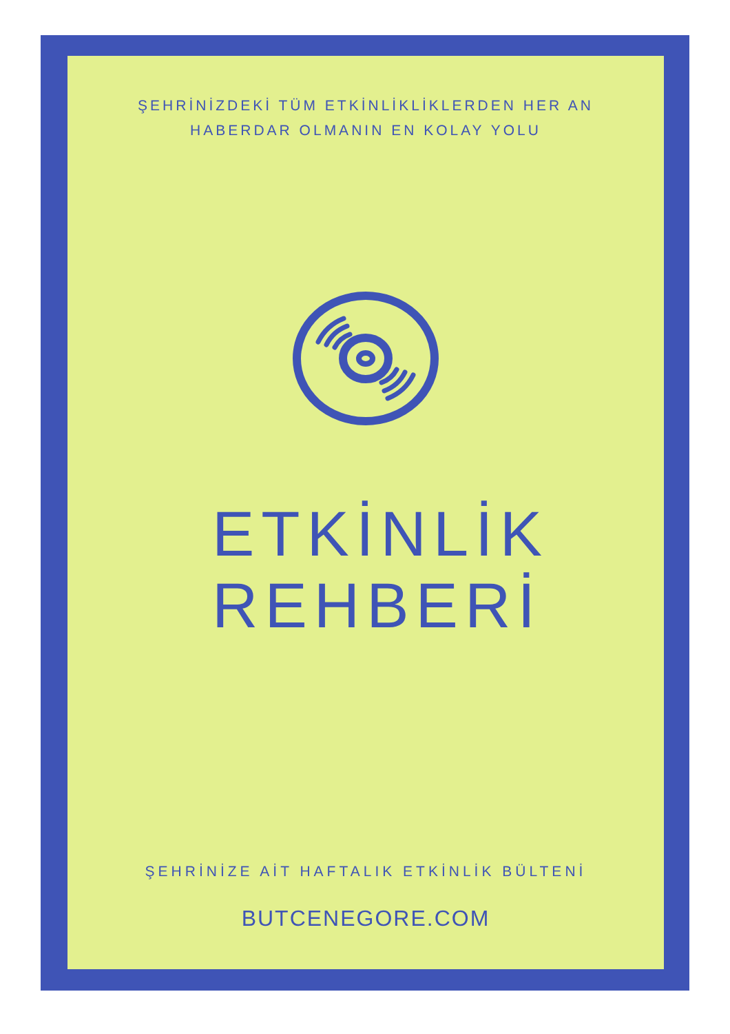ŞEHRİNİZDEKİ TÜM ETKİNLİKLİKLERDEN HER AN
HABERDAR OLMANIN EN KOLAY YOLU
ETKİNLİK
REHBERİ
ŞEHRİNİZE AİT HAFTALIK ETKİNLİK BÜLTENİ
BUTCENEGORE.COM